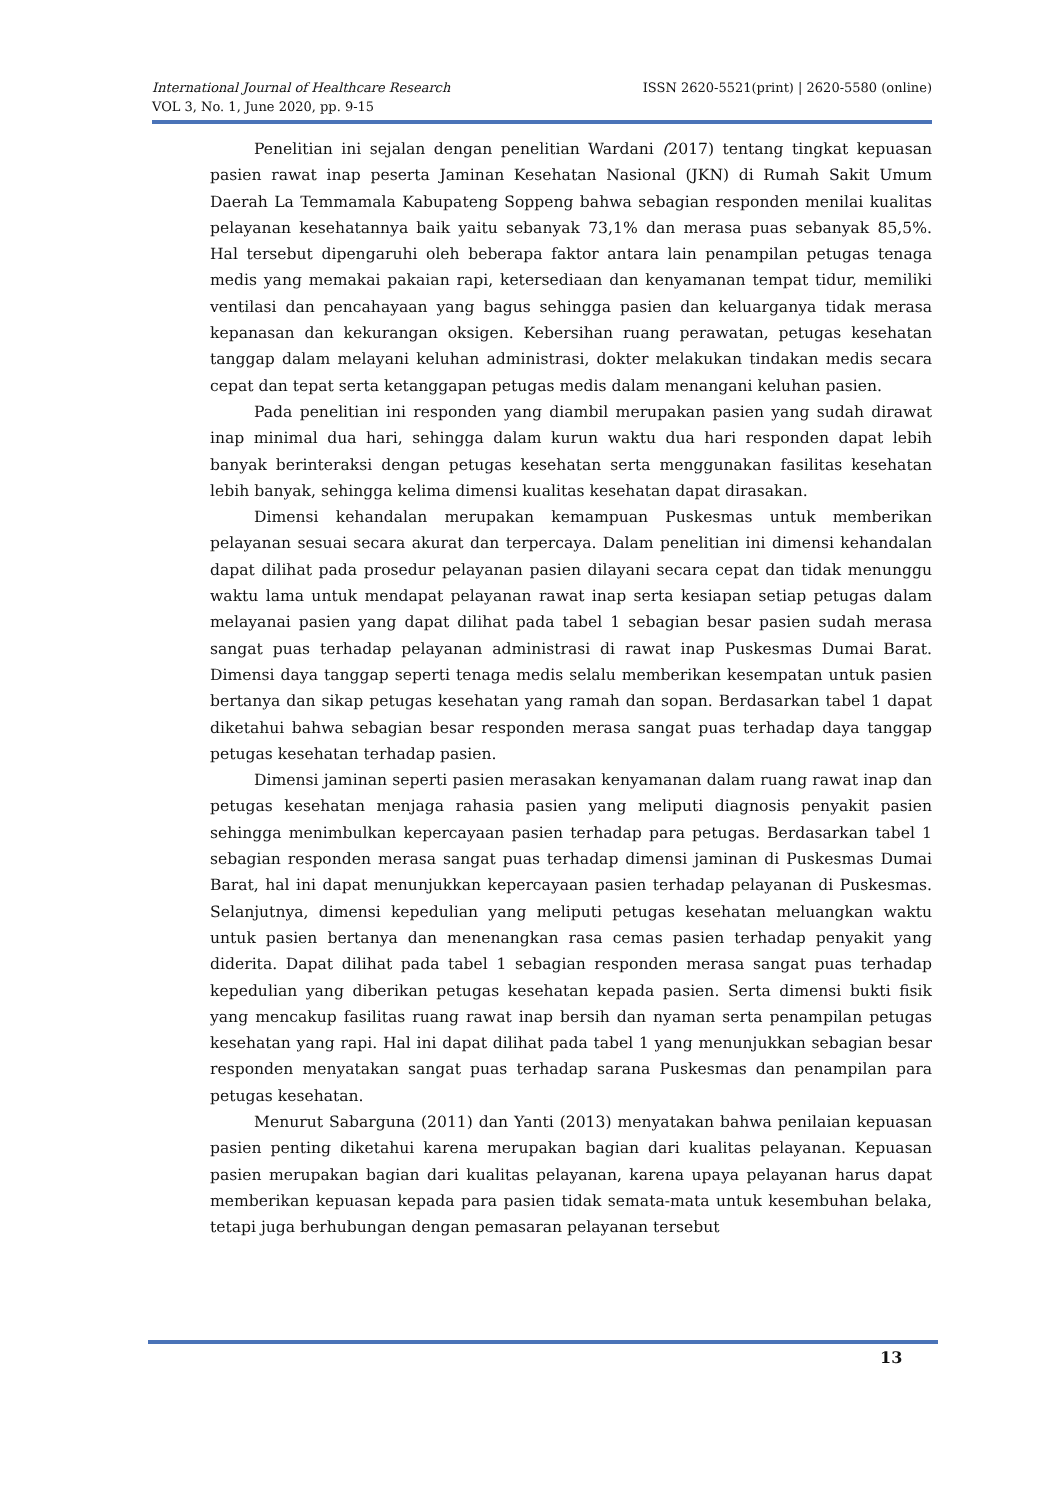ISSN 2620-5521(print) | 2620-5580 (online) International Journal of Healthcare Research
VOL 3, No. 1, June 2020, pp. 9-15
Penelitian ini sejalan dengan penelitian Wardani (2017) tentang tingkat kepuasan pasien rawat inap peserta Jaminan Kesehatan Nasional (JKN) di Rumah Sakit Umum Daerah La Temmamala Kabupateng Soppeng bahwa sebagian responden menilai kualitas pelayanan kesehatannya baik yaitu sebanyak 73,1% dan merasa puas sebanyak 85,5%. Hal tersebut dipengaruhi oleh beberapa faktor antara lain penampilan petugas tenaga medis yang memakai pakaian rapi, ketersediaan dan kenyamanan tempat tidur, memiliki ventilasi dan pencahayaan yang bagus sehingga pasien dan keluarganya tidak merasa kepanasan dan kekurangan oksigen. Kebersihan ruang perawatan, petugas kesehatan tanggap dalam melayani keluhan administrasi, dokter melakukan tindakan medis secara cepat dan tepat serta ketanggapan petugas medis dalam menangani keluhan pasien.
Pada penelitian ini responden yang diambil merupakan pasien yang sudah dirawat inap minimal dua hari, sehingga dalam kurun waktu dua hari responden dapat lebih banyak berinteraksi dengan petugas kesehatan serta menggunakan fasilitas kesehatan lebih banyak, sehingga kelima dimensi kualitas kesehatan dapat dirasakan.
Dimensi kehandalan merupakan kemampuan Puskesmas untuk memberikan pelayanan sesuai secara akurat dan terpercaya. Dalam penelitian ini dimensi kehandalan dapat dilihat pada prosedur pelayanan pasien dilayani secara cepat dan tidak menunggu waktu lama untuk mendapat pelayanan rawat inap serta kesiapan setiap petugas dalam melayanai pasien yang dapat dilihat pada tabel 1 sebagian besar pasien sudah merasa sangat puas terhadap pelayanan administrasi di rawat inap Puskesmas Dumai Barat. Dimensi daya tanggap seperti tenaga medis selalu memberikan kesempatan untuk pasien bertanya dan sikap petugas kesehatan yang ramah dan sopan. Berdasarkan tabel 1 dapat diketahui bahwa sebagian besar responden merasa sangat puas terhadap daya tanggap petugas kesehatan terhadap pasien.
Dimensi jaminan seperti pasien merasakan kenyamanan dalam ruang rawat inap dan petugas kesehatan menjaga rahasia pasien yang meliputi diagnosis penyakit pasien sehingga menimbulkan kepercayaan pasien terhadap para petugas. Berdasarkan tabel 1 sebagian responden merasa sangat puas terhadap dimensi jaminan di Puskesmas Dumai Barat, hal ini dapat menunjukkan kepercayaan pasien terhadap pelayanan di Puskesmas. Selanjutnya, dimensi kepedulian yang meliputi petugas kesehatan meluangkan waktu untuk pasien bertanya dan menenangkan rasa cemas pasien terhadap penyakit yang diderita. Dapat dilihat pada tabel 1 sebagian responden merasa sangat puas terhadap kepedulian yang diberikan petugas kesehatan kepada pasien. Serta dimensi bukti fisik yang mencakup fasilitas ruang rawat inap bersih dan nyaman serta penampilan petugas kesehatan yang rapi. Hal ini dapat dilihat pada tabel 1 yang menunjukkan sebagian besar responden menyatakan sangat puas terhadap sarana Puskesmas dan penampilan para petugas kesehatan.
Menurut Sabarguna (2011) dan Yanti (2013) menyatakan bahwa penilaian kepuasan pasien penting diketahui karena merupakan bagian dari kualitas pelayanan. Kepuasan pasien merupakan bagian dari kualitas pelayanan, karena upaya pelayanan harus dapat memberikan kepuasan kepada para pasien tidak semata-mata untuk kesembuhan belaka, tetapi juga berhubungan dengan pemasaran pelayanan tersebut
13